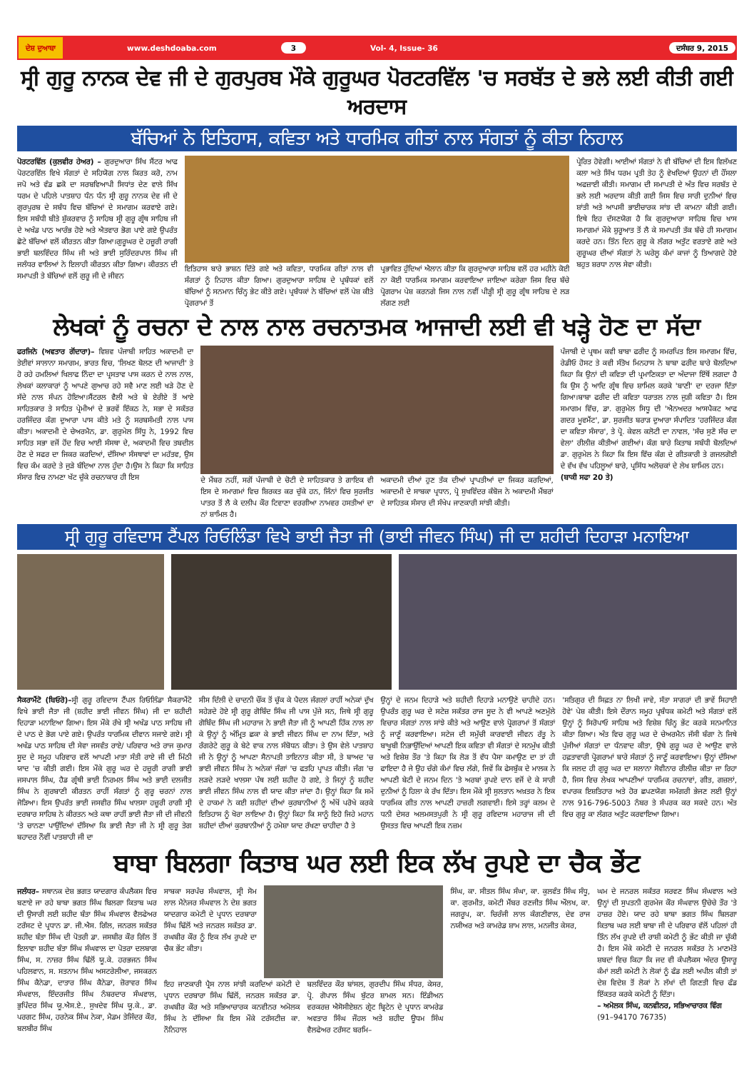ਦੇਸ਼ ਦੁਆਬਾ
www.deshdoaba.com 3 Vol- 4, Issue- 36 ਦਸੰਬਰ 9, 2015
ਸ੍ਰੀ ਗੁਰੂ ਨਾਨਕ ਦੇਵ ਜੀ ਦੇ ਗੁਰਪੁਰਬ ਮੌਕੇ ਗੁਰੂਘਰ ਪੋਰਟਰਵਿੱਲ 'ਚ ਸਰਬੱਤ ਦੇ ਭਲੇ ਲਈ ਕੀਤੀ ਗਈ ਅਰਦਾਸ
ਬੱਚਿਆਂ ਨੇ ਇਤਿਹਾਸ, ਕਵਿਤਾ ਅਤੇ ਧਾਰਮਿਕ ਗੀਤਾਂ ਨਾਲ ਸੰਗਤਾਂ ਨੂੰ ਕੀਤਾ ਨਿਹਾਲ
ਪੋਰਟਰਵਿੱਲ (ਕੁਲਵੀਰ ਹੇਅਰ) – ਗੁਰਦੁਆਰਾ ਸਿੱਖ ਸੈਂਟਰ ਆਫ ਪੋਰਟਰਵਿੱਲ ਵਿਖੇ ਸੰਗਤਾਂ ਦੇ ਸਹਿਯੋਗ ਨਾਲ ਕਿਰਤ ਕਰੋ, ਨਾਮ ਜਪੋ ਅਤੇ ਵੰਡ ਛਕੋ ਦਾ ਸਰਬਵਿਆਪੀ ਸਿਧਾਂਤ ਦੇਣ ਵਾਲੇ ਸਿੱਖ ਧਰਮ ਦੇ ਪਹਿਲੇ ਪਾਤਸ਼ਾਹ ਧੰਨ ਧੰਨ ਸ੍ਰੀ ਗੁਰੂ ਨਾਨਕ ਦੇਵ ਜੀ ਦੇ ਗੁਰਪੁਰਬ ਦੇ ਸਬੰਧ ਵਿਚ ਬੱਚਿਆਂ ਦੇ ਸਮਾਗਮ ਕਰਵਾਏ ਗਏ। ਇਸ ਸਬੰਧੀ ਬੀਤੇ ਸ਼ੁੱਕਰਵਾਰ ਨੂੰ ਸਾਹਿਬ ਸ੍ਰੀ ਗੁਰੂ ਗ੍ਰੰਥ ਸਾਹਿਬ ਜੀ ਦੇ ਅਖੰਡ ਪਾਠ ਆਰੰਭ ਹੋਏ ਅਤੇ ਐਤਵਾਰ ਭੋਗ ਪਾਏ ਗਏ ਉਪਰੰਤ ਛੋਟੇ ਬੱਚਿਆਂ ਵਲੋਂ ਕੀਰਤਨ ਕੀਤਾ ਗਿਆ।ਗੁਰੂਘਰ ਦੇ ਹਜ਼ੂਰੀ ਰਾਗੀ ਭਾਈ ਬਲਵਿੰਦਰ ਸਿੰਘ ਜੀ ਅਤੇ ਭਾਈ ਸੁਰਿੰਦਰਪਾਲ ਸਿੰਘ ਜੀ ਜਲੰਧਰ ਵਾਲਿਆਂ ਨੇ ਇਲਾਹੀ ਕੀਰਤਨ ਕੀਤਾ ਗਿਆ। ਕੀਰਤਨ ਦੀ ਸਮਾਪਤੀ ਤੇ ਬੱਚਿਆਂ ਵਲੋਂ ਗੁਰੂ ਜੀ ਦੇ ਜੀਵਨ
ਇਤਿਹਾਸ ਬਾਰੇ ਭਾਸ਼ਨ ਦਿੱਤੇ ਗਏ ਅਤੇ ਕਵਿਤਾ, ਧਾਰਮਿਕ ਗੀਤਾਂ ਨਾਲ ਵੀ ਸੰਗਤਾਂ ਨੂੰ ਨਿਹਾਲ ਕੀਤਾ ਗਿਆ। ਗੁਰਦੁਆਰਾ ਸਾਹਿਬ ਦੇ ਪ੍ਰਬੰਧਕਾਂ ਵਲੋਂ ਬੱਚਿਆਂ ਨੂੰ ਸਨਮਾਨ ਚਿੰਨ੍ਹ ਭੇਟ ਕੀਤੇ ਗਏ। ਪ੍ਰਬੰਧਕਾਂ ਨੇ ਬੱਚਿਆਂ ਵਲੋਂ ਪੇਸ਼ ਕੀਤੇ ਪ੍ਰੋਗਰਾਮਾਂ ਤੋਂ
ਪ੍ਰਭਾਵਿਤ ਹੁੰਦਿਆਂ ਐਲਾਨ ਕੀਤਾ ਕਿ ਗੁਰਦੁਆਰਾ ਸਾਹਿਬ ਵਲੋਂ ਹਰ ਮਹੀਨੇ ਕੋਈ ਨਾ ਕੋਈ ਧਾਰਮਿਕ ਸਮਾਗਮ ਕਰਵਾਇਆ ਜਾਇਆ ਕਰੇਗਾ ਜਿਸ ਵਿਚ ਬੱਚੇ ਪ੍ਰੋਗਰਾਮ ਪੇਸ਼ ਕਰਨਗੇ ਜਿਸ ਨਾਲ ਨਵੀਂ ਪੀੜ੍ਹੀ ਸ੍ਰੀ ਗੁਰੂ ਗ੍ਰੰਥ ਸਾਹਿਬ ਦੇ ਲੜ ਲੱਗਣ ਲਈ
ਪ੍ਰੇਰਿਤ ਹੋਵੇਗੀ। ਆਈਆਂ ਸੰਗਤਾਂ ਨੇ ਵੀ ਬੱਚਿਆਂ ਦੀ ਇਸ ਵਿਲੱਖਣ ਕਲਾ ਅਤੇ ਸਿੱਖ ਧਰਮ ਪ੍ਰਤੀ ਤੇਹ ਨੂੰ ਵੇਖਦਿਆਂ ਉਹਨਾਂ ਦੀ ਹੌਂਸਲਾ ਅਫਜ਼ਾਈ ਕੀਤੀ। ਸਮਾਗਮ ਦੀ ਸਮਾਪਤੀ ਦੇ ਅੰਤ ਵਿਚ ਸਰਬੱਤ ਦੇ ਭਲੇ ਲਈ ਅਰਦਾਸ ਕੀਤੀ ਗਈ ਜਿਸ ਵਿਚ ਸਾਰੀ ਦੁਨੀਆਂ ਵਿਚ ਸ਼ਾਂਤੀ ਅਤੇ ਆਪਸੀ ਭਾਈਚਾਰਕ ਸਾਂਝ ਦੀ ਕਾਮਨਾ ਕੀਤੀ ਗਈ। ਇਥੇ ਇਹ ਦੱਸਣਯੋਗ ਹੈ ਕਿ ਗੁਰਦੁਆਰਾ ਸਾਹਿਬ ਵਿਚ ਖਾਸ ਸਮਾਗਮਾਂ ਮੌਕੇ ਸ਼ੁਰੂਆਤ ਤੋਂ ਲੈ ਕੇ ਸਮਾਪਤੀ ਤੱਕ ਬੱਚੇ ਹੀ ਸਮਾਗਮ ਕਰਦੇ ਹਨ। ਤਿੰਨ ਦਿਨ ਗੁਰੂ ਕੇ ਲੰਗਰ ਅਤੁੱਟ ਵਰਤਾਏ ਗਏ ਅਤੇ ਗੁਰੂਘਰ ਦੀਆਂ ਸੰਗਤਾਂ ਨੇ ਘਰੇਲੂ ਕੰਮਾਂ ਕਾਜਾਂ ਨੂੰ ਤਿਆਗਦੇ ਹੋਏ ਬਹੁਤ ਸ਼ਰਧਾ ਨਾਲ ਸੇਵਾ ਕੀਤੀ।
ਲੇਖਕਾਂ ਨੂੰ ਰਚਨਾ ਦੇ ਨਾਲ ਨਾਲ ਰਚਨਾਤਮਕ ਆਜਾਦੀ ਲਈ ਵੀ ਖੜ੍ਹੇ ਹੋਣ ਦਾ ਸੱਦਾ
ਫਰਜਿਨੋ (ਅਵਤਾਰ ਗੋਂਦਾਰਾ)– ਵਿਸ਼ਵ ਪੰਜਾਬੀ ਸਾਹਿਤ ਅਕਾਦਮੀ ਦਾ ਤੇਈਵਾਂ ਸਾਲਾਨਾ ਸਮਾਗਮ, ਭਾਰਤ ਵਿਚ, 'ਲਿਖਣ ਬੋਲਣ ਦੀ ਆਜਾਦੀ' ਤੇ ਹੋ ਰਹੇ ਹਮਲਿਆਂ ਖਿਲਾਫ ਨਿੰਦਾ ਦਾ ਪ੍ਰਸਤਾਵ ਪਾਸ ਕਰਨ ਦੇ ਨਾਲ ਨਾਲ, ਲੇਖਕਾਂ ਕਲਾਕਾਰਾਂ ਨੂੰ ਆਪਣੇ ਗੁਆਚ ਰਹੇ ਸਵੈ ਮਾਣ ਲਈ ਖੜੇ ਹੋਣ ਦੇ ਸੱਦੇ ਨਾਲ ਸੰਪਨ ਹੋਇਆ।ਸੈਂਟਰਲ ਵੈਲੀ ਅਤੇ ਬੇ ਏਰੀਏ ਤੋਂ ਆਏ ਸਾਹਿਤਕਾਰ ਤੇ ਸਾਹਿਤ ਪ੍ਰੇਮੀਆਂ ਦੇ ਭਰਵੇਂ ਇੱਕਠ ਨੇ, ਸਭਾ ਦੇ ਸਕੱਤਰ ਹਰਜਿੰਦਰ ਕੰਗ ਦੁਆਰਾ ਪਾਸ ਕੀਤੇ ਮਤੇ ਨੂੰ ਸਰਬਸੰਮਤੀ ਨਾਲ ਪਾਸ ਕੀਤਾ। ਅਕਾਦਮੀ ਦੇ ਚੇਅਰਮੈਨ, ਡਾ. ਗੁਰੁਮੇਲ ਸਿੱਧੂ ਨੇ, 1992 ਵਿਚ ਸਾਹਿਤ ਸਭਾ ਵਜੋਂ ਹੋਂਦ ਵਿਚ ਆਈ ਸੰਸਥਾ ਦੇ, ਅਕਾਦਮੀ ਵਿਚ ਤਬਦੀਲ ਹੋਣ ਦੇ ਸਫਰ ਦਾ ਜਿਕਰ ਕਰਦਿਆਂ, ਦੱਸਿਆ ਸੰਸਥਾਵਾਂ ਦਾ ਮਹੱਤਵ, ਉਸ ਵਿਚ ਕੰਮ ਕਰਦੇ ਤੇ ਜੁੜੇ ਬੰਦਿਆ ਨਾਲ ਹੁੰਦਾ ਹੈ।ਉਸ ਨੇ ਕਿਹਾ ਕਿ ਸਾਹਿਤ ਸੰਸਾਰ ਵਿਚ ਨਾਮਣਾ ਖੱਟ ਚੁੱਕੇ ਰਚਨਾਕਾਰ ਹੀ ਇਸ
ਦੇ ਮੈਂਬਰ ਨਹੀਂ, ਸਗੋਂ ਪੰਜਾਬੀ ਦੇ ਚੋਟੀ ਦੇ ਸਾਹਿਤਕਾਰ ਤੇ ਗਾਇਕ ਵੀ ਇਸ ਦੇ ਸਮਾਗਮਾਂ ਵਿਚ ਸ਼ਿਰਕਤ ਕਰ ਚੁੱਕੇ ਹਨ, ਜਿੰਨਾਂ ਵਿਚ ਸੁਰਜੀਤ ਪਾਤਰ ਤੋਂ ਲੈ ਕੇ ਦਲੀਪ ਕੌਰ ਟਿਵਾਣਾ ਵਰਗੀਆ ਨਾਮਵਰ ਹਸਤੀਆਂ ਦਾ ਨਾਂ ਸ਼ਾਮਿਲ ਹੈ।
ਅਕਾਦਮੀ ਦੀਆਂ ਹੁਣ ਤੱਕ ਦੀਆਂ ਪ੍ਰਾਪਤੀਆਂ ਦਾ ਜਿਕਰ ਕਰਦਿਆਂ, ਅਕਾਦਮੀ ਦੇ ਸਾਬਕਾ ਪ੍ਰਧਾਨ, ਪ੍ਰੋ ਸੁਖਵਿੰਦਰ ਕੰਬੋਜ ਨੇ ਅਕਾਦਮੀ ਮੈਂਬਰਾਂ ਦੇ ਸਾਹਿਤਕ ਸੰਸਾਰ ਦੀ ਸੰਖੇਪ ਜਾਣਕਾਰੀ ਸਾਂਝੀ ਕੀਤੀ।
ਪੰਜਾਬੀ ਦੇ ਪ੍ਰਥਮ ਕਵੀ ਬਾਬਾ ਫਰੀਦ ਨੂੰ ਸਮਰਪਿਤ ਇਸ ਸਮਾਗਮ ਵਿੱਚ, ਰੇਡੀਓ ਹੋਸਟ ਤੇ ਕਵੀ ਸੰਤੋਖ ਮਿਨਹਾਸ ਨੇ ਬਾਬਾ ਫਰੀਦ ਬਾਰੇ ਬੋਲਦਿਆ ਕਿਹਾ ਕਿ ਉਨਾਂ ਦੀ ਕਵਿਤਾ ਦੀ ਪ੍ਰਮਾਣਿਕਤਾ ਦਾ ਅੰਦਾਜਾ ਇੱਥੋਂ ਲਗਦਾ ਹੈ ਕਿ ਉਸ ਨੂੰ ਆਦਿ ਗ੍ਰੰਥ ਵਿਚ ਸ਼ਾਮਿਲ ਕਰਕੇ 'ਬਾਣੀ' ਦਾ ਦਰਜਾ ਦਿੱਤਾ ਗਿਆ।ਬਾਬਾ ਫਰੀਦ ਦੀ ਕਵਿਤਾ ਧਰਾਤਲ ਨਾਲ ਜੁੜੀ ਕਵਿਤਾ ਹੈ। ਇਸ ਸਮਾਗਮ ਵਿੱਚ, ਡਾ. ਗੁਰੁਮੇਲ ਸਿਧੂ ਦੀ 'ਐਨਅਦਰ ਆਸਪੈਕਟ ਆਫ ਗਦਰ ਮੂਵਮੈਂਟ', ਡਾ. ਸੁਰਜੀਤ ਬਰਾੜ ਦੁਆਰਾ ਸੰਪਾਦਿਤ 'ਹਰਜਿੰਦਰ ਕੰਗ ਦਾ ਕਵਿਤਾ ਸੰਸਾਰ', ਤੇ ਪ੍ਰੋ. ਕੇਵਲ ਕਲੋਟੀ ਦਾ ਨਾਵਲ, 'ਸੱਚ ਸੁਣੋ ਸੱਚ ਦਾ ਵੇਲਾ' ਰੀਲੀਜ਼ ਕੀਤੀਆਂ ਗਈਆਂ। ਕੰਗ ਬਾਰੇ ਕਿਤਾਬ ਸਬੰਧੀ ਬੋਲਦਿਆਂ ਡਾ. ਗੁਰੁਮੇਲ ਨੇ ਕਿਹਾ ਕਿ ਇਸ ਵਿੱਚ ਕੰਗ ਦੇ ਗੀਤਕਾਰੀ ਤੇ ਗਜਲਗੋਈ ਦੇ ਵੱਖ ਵੱਖ ਪਹਿਲੂਆਂ ਬਾਰੇ, ਪ੍ਰਸਿੱਧ ਅਲੋਚਕਾਂ ਦੇ ਲੇਖ ਸ਼ਾਮਿਲ ਹਨ।
(ਬਾਕੀ ਸਫਾ 20 ਤੇ)
ਸ੍ਰੀ ਗੁਰੂ ਰਵਿਦਾਸ ਟੈਂਪਲ ਰਿਓਲਿੰਡਾ ਵਿਖੇ ਭਾਈ ਜੈਤਾ ਜੀ (ਭਾਈ ਜੀਵਨ ਸਿੰਘ) ਜੀ ਦਾ ਸ਼ਹੀਦੀ ਦਿਹਾੜਾ ਮਨਾਇਆ
ਸੈਕਰਾਮੈਂਟੋ (ਬਿਓਰੋ)–ਸ੍ਰੀ ਗੁਰੂ ਰਵਿਦਾਸ ਟੈਂਪਲ ਰਿਓਲਿੰਡਾ ਸੈਕਰਾਮੈਂਟੋ ਵਿਖੇ ਭਾਈ ਜੈਤਾ ਜੀ (ਸ਼ਹੀਦ ਭਾਈ ਜੀਵਨ ਸਿੰਘ) ਜੀ ਦਾ ਸ਼ਹੀਦੀ ਦਿਹਾੜਾ ਮਨਾਇਆ ਗਿਆ। ਇਸ ਮੌਕੇ ਰੱਖੇ ਸ੍ਰੀ ਅਖੰਡ ਪਾਠ ਸਾਹਿਬ ਜੀ ਦੇ ਪਾਠ ਦੇ ਭੋਗ ਪਾਏ ਗਏ। ਉਪਰੰਤ ਧਾਰਮਿਕ ਦੀਵਾਨ ਸਜਾਏ ਗਏ। ਸ੍ਰੀ ਅਖੰਡ ਪਾਠ ਸਾਹਿਬ ਦੀ ਸੇਵਾ ਜਸਵੰਤ ਰਾਏ/ ਪਰਿਵਾਰ ਅਤੇ ਰਾਜ ਕੁਮਾਰ ਸੂਦ ਦੇ ਸਮੂਹ ਪਰਿਵਾਰ ਵਲੋਂ ਆਪਣੀ ਮਾਤਾ ਸੰਤੀ ਰਾਏ ਜੀ ਦੀ ਮਿੱਠੀ ਯਾਦ 'ਚ ਕੀਤੀ ਗਈ। ਇਸ ਮੌਕੇ ਗੁਰੂ ਘਰ ਦੇ ਹਜ਼ੂਰੀ ਰਾਗੀ ਭਾਈ ਜਸਪਾਲ ਸਿੰਘ, ਹੈਡ ਗ੍ਰੰਥੀ ਭਾਈ ਨਿਰਮਲ ਸਿੰਘ ਅਤੇ ਭਾਈ ਦਲਜੀਤ ਸਿੰਘ ਨੇ ਗੁਰਬਾਣੀ ਕੀਰਤਨ ਰਾਹੀਂ ਸੰਗਤਾਂ ਨੂੰ ਗੁਰੂ ਚਰਨਾਂ ਨਾਲ ਜੋੜਿਆ। ਇਸ ਉਪਰੰਤ ਭਾਈ ਜਸਵੀਰ ਸਿੰਘ ਖਾਲਸਾ ਹਜ਼ੂਰੀ ਰਾਗੀ ਸ੍ਰੀ ਦਰਬਾਰ ਸਾਹਿਬ ਨੇ ਕੀਰਤਨ ਅਤੇ ਕਥਾ ਰਾਹੀਂ ਭਾਈ ਜੈਤਾ ਜੀ ਦੀ ਜੀਵਨੀ 'ਤੇ ਚਾਨਣਾ ਪਾਉਂਦਿਆਂ ਦੱਸਿਆ ਕਿ ਭਾਈ ਜੈਤਾ ਜੀ ਨੇ ਸ੍ਰੀ ਗੁਰੂ ਤੇਗ ਬਹਾਦਰ ਨੌਵੀਂ ਪਾਤਸ਼ਾਹੀ ਜੀ ਦਾ
ਸੀਸ ਦਿੱਲੀ ਦੇ ਚਾਦਨੀ ਚੌਂਕ ਤੋਂ ਚੁੱਕ ਕੇ ਪੈਦਲ ਜੰਗਲਾਂ ਰਾਹੀਂ ਅਨੇਕਾਂ ਦੁੱਖ ਸਹੇੜਦੇ ਹੋਏ ਸ੍ਰੀ ਗੁਰੂ ਗੋਬਿੰਦ ਸਿੰਘ ਜੀ ਪਾਸ ਪੁੱਜੇ ਸਨ, ਜਿਥੇ ਸ੍ਰੀ ਗੁਰੂ ਗੋਬਿੰਦ ਸਿੰਘ ਜੀ ਮਹਾਰਾਜ ਨੇ ਭਾਈ ਜੈਤਾ ਜੀ ਨੂੰ ਆਪਣੀ ਹਿੱਕ ਨਾਲ ਲਾ ਕੇ ਉਨ੍ਹਾਂ ਨੂੰ ਅੰਮ੍ਰਿਤ ਛਕਾ ਕੇ ਭਾਈ ਜੀਵਨ ਸਿੰਘ ਦਾ ਨਾਮ ਦਿੱਤਾ, ਅਤੇ ਰੰਗਰੇਟੇ ਗੁਰੂ ਕੇ ਬੇਟੇ ਵਾਕ ਨਾਲ ਸੰਬੋਧਨ ਕੀਤਾ। ਤੇ ਉਸ ਵੇਲੇ ਪਾਤਸ਼ਾਹ ਜੀ ਨੇ ਉਨ੍ਹਾਂ ਨੂੰ ਆਪਣਾ ਸੈਨਾਪਤੀ ਤਾਇਨਾਤ ਕੀਤਾ ਸੀ, ਤੇ ਬਾਅਦ 'ਚ ਭਾਈ ਜੀਵਨ ਸਿੰਘ ਨੇ ਅਨੇਕਾਂ ਜੰਗਾਂ 'ਚ ਫਤਹਿ ਪ੍ਰਾਪਤ ਕੀਤੀ। ਜੰਗ 'ਚ ਲੜਦੇ ਲੜਦੇ ਖਾਲਸਾ ਪੰਥ ਲਈ ਸ਼ਹੀਦ ਹੋ ਗਏ, ਤੇ ਜਿਨ੍ਹਾਂ ਨੂੰ ਸ਼ਹੀਦ ਭਾਈ ਜੀਵਨ ਸਿੰਘ ਨਾਲ ਵੀ ਯਾਦ ਕੀਤਾ ਜਾਂਦਾ ਹੈ। ਉਨ੍ਹਾਂ ਕਿਹਾ ਕਿ ਸਮੇਂ ਦੇ ਹਾਕਮਾਂ ਨੇ ਕਈ ਸ਼ਹੀਦਾਂ ਦੀਆਂ ਕੁਰਬਾਨੀਆਂ ਨੂੰ ਅੱਖੋਂ ਪਰੋਖੇ ਕਰਕੇ ਇਤਿਹਾਸ ਨੂੰ ਖੋਰਾ ਲਾਇਆ ਹੈ। ਉਨ੍ਹਾਂ ਕਿਹਾ ਕਿ ਸਾਨੂੰ ਇਹੋ ਜਿਹੇ ਮਹਾਨ ਸ਼ਹੀਦਾਂ ਦੀਆਂ ਕੁਰਬਾਨੀਆਂ ਨੂੰ ਹਮੇਸ਼ਾ ਯਾਦ ਰੱਖਣਾ ਚਾਹੀਦਾ ਹੈ ਤੇ
ਉਨ੍ਹਾਂ ਦੇ ਜਨਮ ਦਿਹਾੜੇ ਅਤੇ ਸ਼ਹੀਦੀ ਦਿਹਾੜੇ ਮਨਾਉਣੇ ਚਾਹੀਦੇ ਹਨ। ਉਪਰੰਤ ਗੁਰੂ ਘਰ ਦੇ ਸਟੇਜ਼ ਸਕੱਤਰ ਰਾਜ ਸੂਦ ਨੇ ਵੀ ਆਪਣੇ ਅਣਮੁੱਲੇ ਵਿਚਾਰ ਸੰਗਤਾਂ ਨਾਲ ਸਾਂਝੇ ਕੀਤੇ ਅਤੇ ਆਉਣ ਵਾਲੇ ਪ੍ਰੋਗਰਾਮਾਂ ਤੋਂ ਸੰਗਤਾਂ ਨੂੰ ਜਾਣੂੰ ਕਰਵਾਇਆ। ਸਟੇਜ ਦੀ ਸਮੁੱਚੀ ਕਾਰਵਾਈ ਜੀਵਨ ਰੱਤੂ ਨੇ ਬਾਖੂਬੀ ਨਿਭਾਉਂਦਿਆਂ ਆਪਣੀ ਇਕ ਕਵਿਤਾ ਵੀ ਸੰਗਤਾਂ ਦੇ ਸਨਮੁੱਖ ਕੀਤੀ ਅਤੇ ਵਿਸ਼ੇਸ਼ ਤੌਰ 'ਤੇ ਕਿਹਾ ਕਿ ਲੋੜ ਤੋਂ ਵੱਧ ਪੈਸਾ ਕਮਾਉਣ ਦਾ ਤਾਂ ਹੀ ਫਾਇਦਾ ਹੈ ਜੇ ਉਹ ਚੰਗੇ ਕੰਮਾਂ ਵਿਚ ਲੱਗੇ, ਜਿਵੇਂ ਕਿ ਫੇਸਬੁੱਕ ਦੇ ਮਾਲਕ ਨੇ ਆਪਣੀ ਬੇਟੀ ਦੇ ਜਨਮ ਦਿਨ 'ਤੇ ਅਰਬਾਂ ਰੁਪਏ ਦਾਨ ਵਜੋਂ ਦੇ ਕੇ ਸਾਰੀ ਦੁਨੀਆਂ ਨੂੰ ਹਿਲਾ ਕੇ ਰੱਖ ਦਿੱਤਾ। ਇਸ ਮੌਕੇ ਸ੍ਰੀ ਸੁਲਤਾਨ ਅਖ਼ਤਰ ਨੇ ਇਕ ਧਾਰਮਿਕ ਗੀਤ ਨਾਲ ਆਪਣੀ ਹਾਜ਼ਰੀ ਲਗਵਾਈ। ਇਸੇ ਤਰ੍ਹਾਂ ਕਲਮ ਦੇ ਧਨੀ ਦੇਸਰ ਅਲਮਸਤਪੁਰੀ ਨੇ ਸ੍ਰੀ ਗੁਰੂ ਰਵਿਦਾਸ ਮਹਾਰਾਜ ਜੀ ਦੀ ਉਸਤਤ ਵਿਚ ਆਪਣੀ ਇਕ ਨਜ਼ਮ
'ਸਤਿਗੁਰ ਦੀ ਸਿਫ਼ਤ ਨਾ ਲਿਖੀ ਜਾਵੇ, ਸੱਤਾ ਸਾਗਰਾਂ ਦੀ ਭਾਵੇਂ ਸਿਹਾਈ ਹੋਵੇ' ਪੇਸ਼ ਕੀਤੀ। ਇਸੇ ਦੌਰਾਨ ਸਮੂਹ ਪ੍ਰਬੰਧਕ ਕਮੇਟੀ ਅਤੇ ਸੰਗਤਾਂ ਵਲੋਂ ਉਨ੍ਹਾਂ ਨੂੰ ਸਿਰੋਪਾਓ ਸਾਹਿਬ ਅਤੇ ਵਿਸ਼ੇਸ਼ ਚਿੰਨ੍ਹ ਭੇਂਟ ਕਰਕੇ ਸਨਮਾਨਿਤ ਕੀਤਾ ਗਿਆ। ਅੰਤ ਵਿਚ ਗੁਰੂ ਘਰ ਦੇ ਚੇਅਰਮੈਨ ਜੱਸੀ ਬੰਗਾ ਨੇ ਜਿਥੇ ਪੁੱਜੀਆਂ ਸੰਗਤਾਂ ਦਾ ਧੰਨਵਾਦ ਕੀਤਾ, ਉਥੇ ਗੁਰੂ ਘਰ ਦੇ ਆਉਣ ਵਾਲੇ ਹਫ਼ਤਾਵਾਰੀ ਪ੍ਰੋਗਰਾਮਾਂ ਬਾਰੇ ਸੰਗਤਾਂ ਨੂੰ ਜਾਣੂੰ ਕਰਵਾਇਆ। ਉਨ੍ਹਾਂ ਦੱਸਿਆ ਕਿ ਜਲਦ ਹੀ ਗੁਰੂ ਘਰ ਦਾ ਸਲਾਨਾ ਸੋਵੀਨਾਰ ਰੀਲੀਜ਼ ਕੀਤਾ ਜਾ ਰਿਹਾ ਹੈ, ਜਿਸ ਵਿਚ ਲੇਖਕ ਆਪਣੀਆਂ ਧਾਰਮਿਕ ਰਚਨਾਵਾਂ, ਗੀਤ, ਗਜ਼ਲਾਂ, ਵਪਾਰਕ ਇਸ਼ਤਿਹਾਰ ਅਤੇ ਹੋਰ ਛਪਣਯੋਗ ਸਮੱਗਰੀ ਭੇਜਣ ਲਈ ਉਨ੍ਹਾਂ ਨਾਲ 916-796-5003 ਨੰਬਰ ਤੇ ਸੰਪਰਕ ਕਰ ਸਕਦੇ ਹਨ। ਅੰਤ ਵਿਚ ਗੁਰੂ ਕਾ ਲੰਗਰ ਅਤੁੱਟ ਕਰਵਾਇਆ ਗਿਆ।
ਬਾਬਾ ਬਿਲਗਾ ਕਿਤਾਬ ਘਰ ਲਈ ਇਕ ਲੱਖ ਰੁਪਏ ਦਾ ਚੈਕ ਭੇਂਟ
ਜਲੰਧਰ– ਸਥਾਨਕ ਦੇਸ਼ ਭਗਤ ਯਾਦਗਾਰ ਕੰਪਲੈਕਸ ਵਿਚ ਬਣਾਏ ਜਾ ਰਹੇ ਬਾਬਾ ਭਗਤ ਸਿੰਘ ਬਿਲਗਾ ਕਿਤਾਬ ਘਰ ਦੀ ਉਸਾਰੀ ਲਈ ਸ਼ਹੀਦ ਬੰਤਾ ਸਿੰਘ ਸੰਘਵਾਲ ਵੈਲਫੇਅਰ ਟਰੱਸਟ ਦੇ ਪ੍ਰਧਾਨ ਡਾ. ਜੀ.ਐਸ. ਗਿੱਲ, ਜਨਰਲ ਸਕੱਤਰ ਸ਼ਹੀਦ ਬੰਤਾ ਸਿੰਘ ਦੀ ਪੋਤਰੀ ਡਾ. ਜਸਬੀਰ ਕੌਰ ਗਿੱਲ ਤੋਂ ਇਲਾਵਾ ਸ਼ਹੀਦ ਬੰਤਾ ਸਿੰਘ ਸੰਘਵਾਲ ਦਾ ਪੋਤਰਾ ਦਲਬਾਗ ਸਿੰਘ, ਸ. ਨਾਜ਼ਰ ਸਿੰਘ ਢਿੱਲੋਂ ਯੂ.ਕੇ. ਹਰਭਜਨ ਸਿੰਘ ਪਹਿਲਵਾਨ, ਸ. ਸਤਨਾਮ ਸਿੰਘ ਅਸਟਰੇਲੀਆ, ਜਸਕਰਨ ਸਿੰਘ ਕੈਨੇਡਾ, ਦਾਤਾਰ ਸਿੰਘ ਕੈਨੇਡਾ, ਜ਼ੋਰਾਵਰ ਸਿੰਘ ਸੰਘਵਾਲ, ਇੰਦਰਜੀਤ ਸਿੰਘ ਨੰਬਰਦਾਰ ਸੰਘਵਾਲ, ਭੁਪਿੰਦਰ ਸਿੰਘ ਯੂ.ਐਸ.ਏ., ਸੁਖਦੇਵ ਸਿੰਘ ਯੂ.ਕੇ., ਡਾ. ਪਰਗਟ ਸਿੰਘ, ਹਰਨੇਕ ਸਿੰਘ ਨੇਕਾ, ਮੈਡਮ ਤੇਜਿੰਦਰ ਕੌਰ, ਬਲਬੀਰ ਸਿੰਘ
ਸਾਬਕਾ ਸਰਪੰਚ ਸੰਘਵਾਲ, ਸ੍ਰੀ ਸੋਮ ਲਾਲ ਮੈਨੇਜਰ ਸੰਘਵਾਲ ਨੇ ਦੇਸ਼ ਭਗਤ ਯਾਦਗਾਰ ਕਮੇਟੀ ਦੇ ਪ੍ਰਧਾਨ ਦਰਬਾਰਾ ਸਿੰਘ ਢਿੱਲੋਂ ਅਤੇ ਜਨਰਲ ਸਕੱਤਰ ਡਾ. ਰਘਬੀਰ ਕੌਰ ਨੂੰ ਇਕ ਲੱਖ ਰੁਪਏ ਦਾ ਚੈਕ ਭੇਂਟ ਕੀਤਾ।
ਇਹ ਜਾਣਕਾਰੀ ਪ੍ਰੈਸ ਨਾਲ ਸਾਂਝੀ ਕਰਦਿਆਂ ਕਮੇਟੀ ਦੇ ਪ੍ਰਧਾਨ ਦਰਬਾਰਾ ਸਿੰਘ ਢਿੱਲੋਂ, ਜਨਰਲ ਸਕੱਤਰ ਡਾ. ਰਘਬੀਰ ਕੌਰ ਅਤੇ ਸਭਿਆਚਾਰਕ ਕਨਵੀਨਰ ਅਮੋਲਕ ਸਿੰਘ ਨੇ ਦੱਸਿਆ ਕਿ ਇਸ ਮੌਕੇ ਟਰੱਸਟੀਜ਼ ਕਾ. ਨੌਨਿਹਾਲ
ਬਲਵਿੰਦਰ ਕੌਰ ਬਾਂਸਲ, ਗੁਰਦੀਪ ਸਿੰਘ ਸੰਧਰ, ਕੇਸਰ, ਪ੍ਰੋ. ਗੋਪਾਲ ਸਿੰਘ ਬੁੱਟਰ ਸ਼ਾਮਲ ਸਨ। ਇੰਡੀਅਨ ਵਰਕਰਜ਼ ਐਸੋਸੀਏਸ਼ਨ ਗ੍ਰੇਟ ਬ੍ਰਿਟੇਨ ਦੇ ਪ੍ਰਧਾਨ ਕਾਮਰੇਡ ਅਵਤਾਰ ਸਿੰਘ ਜੌਹਲ ਅਤੇ ਸ਼ਹੀਦ ਊਧਮ ਸਿੰਘ ਵੈਲਫੇਅਰ ਟਰੱਸਟ ਬਰਮਿ–
ਸਿੰਘ, ਕਾ. ਸੀਤਲ ਸਿੰਘ ਸੰਘਾ, ਕਾ. ਕੁਲਵੰਤ ਸਿੰਘ ਸੰਧੂ, ਕਾ. ਗੁਰਮੀਤ, ਕਮੇਟੀ ਮੈਂਬਰ ਰਣਜੀਤ ਸਿੰਘ ਔਲਖ, ਕਾ. ਜਗਰੂਪ, ਕਾ. ਚਿਰੰਜੀ ਲਾਲ ਕੰਗਣੀਵਾਲ, ਦੇਵ ਰਾਜ ਨਯੀਅਰ ਅਤੇ ਕਾਮਰੇਡ ਸ਼ਾਮ ਲਾਲ, ਮਨਜੀਤ ਕੇਸਰ,
ਘਮ ਦੇ ਜਨਰਲ ਸਕੱਤਰ ਸਰਵਣ ਸਿੰਘ ਸੰਘਵਾਲ ਅਤੇ ਉਨ੍ਹਾਂ ਦੀ ਸੁਪਤਨੀ ਗੁਰਮੇਜ ਕੌਰ ਸੰਘਵਾਲ ਉਚੇਚੇ ਤੌਰ 'ਤੇ ਹਾਜ਼ਰ ਹੋਏ। ਯਾਦ ਰਹੇ ਬਾਬਾ ਭਗਤ ਸਿੰਘ ਬਿਲਗਾ ਕਿਤਾਬ ਘਰ ਲਈ ਬਾਬਾ ਜੀ ਦੇ ਪਰਿਵਾਰ ਵੱਲੋਂ ਪਹਿਲਾਂ ਹੀ ਤਿੰਨ ਲੱਖ ਰੁਪਏ ਦੀ ਰਾਸ਼ੀ ਕਮੇਟੀ ਨੂੰ ਭੇਂਟ ਕੀਤੀ ਜਾ ਚੁੱਕੀ ਹੈ। ਇਸ ਮੌਕੇ ਕਮੇਟੀ ਦੇ ਜਨਰਲ ਸਕੱਤਰ ਨੇ ਮਾਣਮੱਤੇ ਸ਼ਬਦਾਂ ਵਿਚ ਕਿਹਾ ਕਿ ਜਦ ਵੀ ਕੰਪਲੈਕਸ ਅੰਦਰ ਉਸਾਰੂ ਕੰਮਾਂ ਲਈ ਕਮੇਟੀ ਨੇ ਲੋਕਾਂ ਨੂੰ ਫੰਡ ਲਈ ਅਪੀਲ ਕੀਤੀ ਤਾਂ ਦੇਸ਼ ਵਿਦੇਸ਼ ਤੋਂ ਲੋਕਾਂ ਨੇ ਲੱਖਾਂ ਦੀ ਗਿਣਤੀ ਵਿਚ ਫੰਡ ਇੱਕਤਰ ਕਰਕੇ ਕਮੇਟੀ ਨੂੰ ਦਿੱਤਾ।
– ਅਮੋਲਕ ਸਿੰਘ, ਕਨਵੀਨਰ, ਸਭਿਆਚਾਰਕ ਵਿੰਗ
(91–94170 76735)